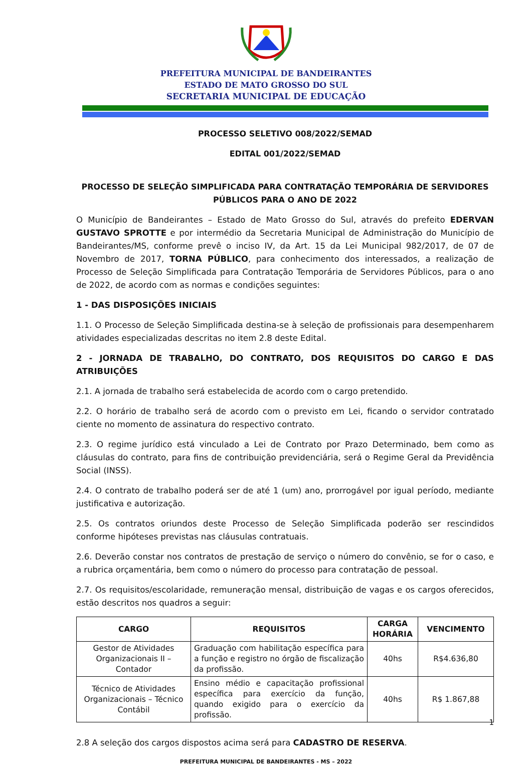PREFEITURA MUNICIPAL DE BANDEIRANTES
ESTADO DE MATO GROSSO DO SUL
SECRETARIA MUNICIPAL DE EDUCAÇÃO
PROCESSO SELETIVO 008/2022/SEMAD
EDITAL 001/2022/SEMAD
PROCESSO DE SELEÇÃO SIMPLIFICADA PARA CONTRATAÇÃO TEMPORÁRIA DE SERVIDORES PÚBLICOS PARA O ANO DE 2022
O Município de Bandeirantes – Estado de Mato Grosso do Sul, através do prefeito EDERVAN GUSTAVO SPROTTE e por intermédio da Secretaria Municipal de Administração do Município de Bandeirantes/MS, conforme prevê o inciso IV, da Art. 15 da Lei Municipal 982/2017, de 07 de Novembro de 2017, TORNA PÚBLICO, para conhecimento dos interessados, a realização de Processo de Seleção Simplificada para Contratação Temporária de Servidores Públicos, para o ano de 2022, de acordo com as normas e condições seguintes:
1 - DAS DISPOSIÇÕES INICIAIS
1.1. O Processo de Seleção Simplificada destina-se à seleção de profissionais para desempenharem atividades especializadas descritas no item 2.8 deste Edital.
2 - JORNADA DE TRABALHO, DO CONTRATO, DOS REQUISITOS DO CARGO E DAS ATRIBUIÇÕES
2.1. A jornada de trabalho será estabelecida de acordo com o cargo pretendido.
2.2. O horário de trabalho será de acordo com o previsto em Lei, ficando o servidor contratado ciente no momento de assinatura do respectivo contrato.
2.3. O regime jurídico está vinculado a Lei de Contrato por Prazo Determinado, bem como as cláusulas do contrato, para fins de contribuição previdenciária, será o Regime Geral da Previdência Social (INSS).
2.4. O contrato de trabalho poderá ser de até 1 (um) ano, prorrogável por igual período, mediante justificativa e autorização.
2.5. Os contratos oriundos deste Processo de Seleção Simplificada poderão ser rescindidos conforme hipóteses previstas nas cláusulas contratuais.
2.6. Deverão constar nos contratos de prestação de serviço o número do convênio, se for o caso, e a rubrica orçamentária, bem como o número do processo para contratação de pessoal.
2.7. Os requisitos/escolaridade, remuneração mensal, distribuição de vagas e os cargos oferecidos, estão descritos nos quadros a seguir:
| CARGO | REQUISITOS | CARGA HORÁRIA | VENCIMENTO |
| --- | --- | --- | --- |
| Gestor de Atividades Organizacionais II – Contador | Graduação com habilitação específica para a função e registro no órgão de fiscalização da profissão. | 40hs | R$4.636,80 |
| Técnico de Atividades Organizacionais – Técnico Contábil | Ensino médio e capacitação profissional específica para exercício da função, quando exigido para o exercício da profissão. | 40hs | R$ 1.867,88 |
2.8 A seleção dos cargos dispostos acima será para CADASTRO DE RESERVA.
PREFEITURA MUNICIPAL DE BANDEIRANTES - MS – 2022
1